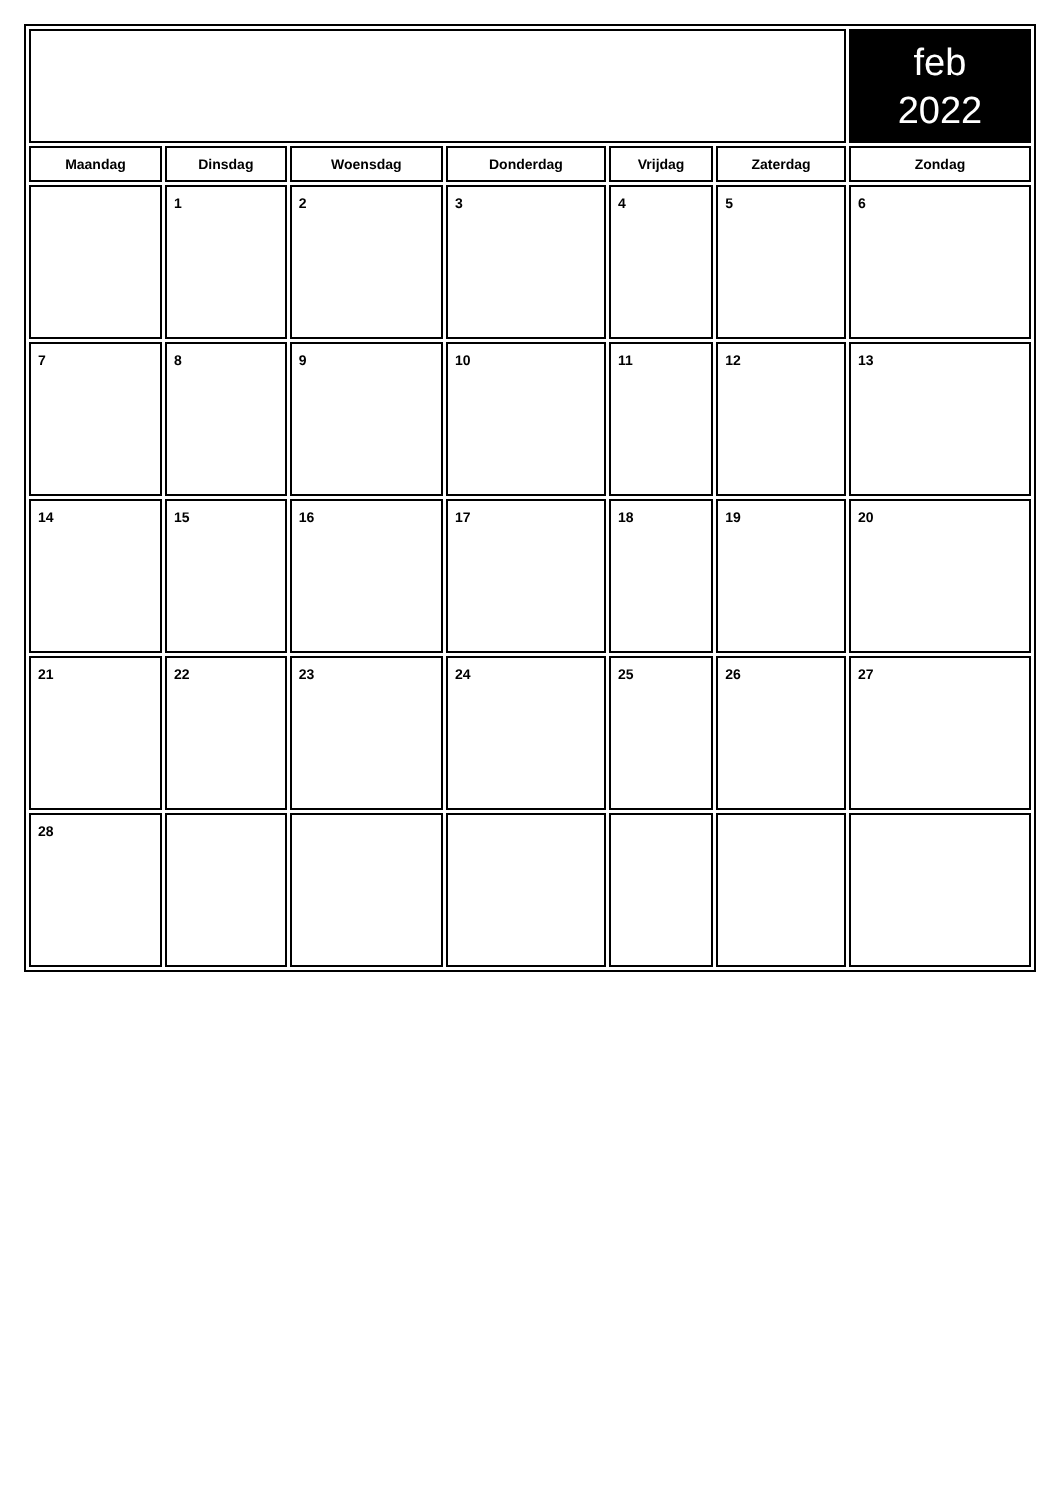| | | | | | | feb 2022 |
| Maandag | Dinsdag | Woensdag | Donderdag | Vrijdag | Zaterdag | Zondag |
| | 1 | 2 | 3 | 4 | 5 | 6 |
| 7 | 8 | 9 | 10 | 11 | 12 | 13 |
| 14 | 15 | 16 | 17 | 18 | 19 | 20 |
| 21 | 22 | 23 | 24 | 25 | 26 | 27 |
| 28 | | | | | | |